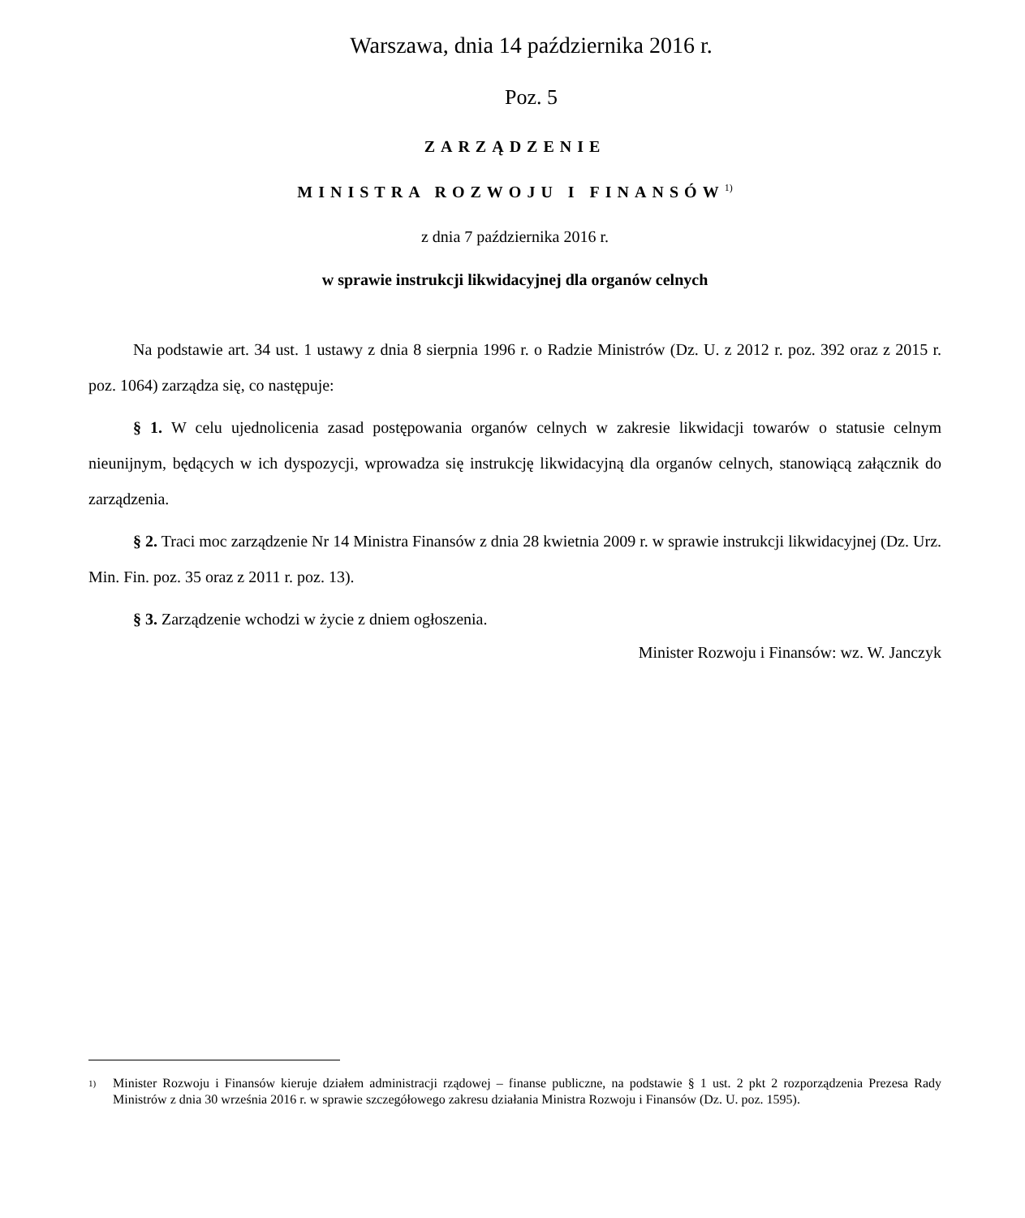Warszawa, dnia 14 października 2016 r.
Poz. 5
ZARZĄDZENIE
MINISTRA ROZWOJU I FINANSÓW<sup>1)</sup>
z dnia 7 października 2016 r.
w sprawie instrukcji likwidacyjnej dla organów celnych
Na podstawie art. 34 ust. 1 ustawy z dnia 8 sierpnia 1996 r. o Radzie Ministrów (Dz. U. z 2012 r. poz. 392 oraz z 2015 r. poz. 1064) zarządza się, co następuje:
§ 1. W celu ujednolicenia zasad postępowania organów celnych w zakresie likwidacji towarów o statusie celnym nieunijnym, będących w ich dyspozycji, wprowadza się instrukcję likwidacyjną dla organów celnych, stanowiącą załącznik do zarządzenia.
§ 2. Traci moc zarządzenie Nr 14 Ministra Finansów z dnia 28 kwietnia 2009 r. w sprawie instrukcji likwidacyjnej (Dz. Urz. Min. Fin. poz. 35 oraz z 2011 r. poz. 13).
§ 3. Zarządzenie wchodzi w życie z dniem ogłoszenia.
Minister Rozwoju i Finansów: wz. W. Janczyk
1) Minister Rozwoju i Finansów kieruje działem administracji rządowej – finanse publiczne, na podstawie § 1 ust. 2 pkt 2 rozporządzenia Prezesa Rady Ministrów z dnia 30 września 2016 r. w sprawie szczegółowego zakresu działania Ministra Rozwoju i Finansów (Dz. U. poz. 1595).